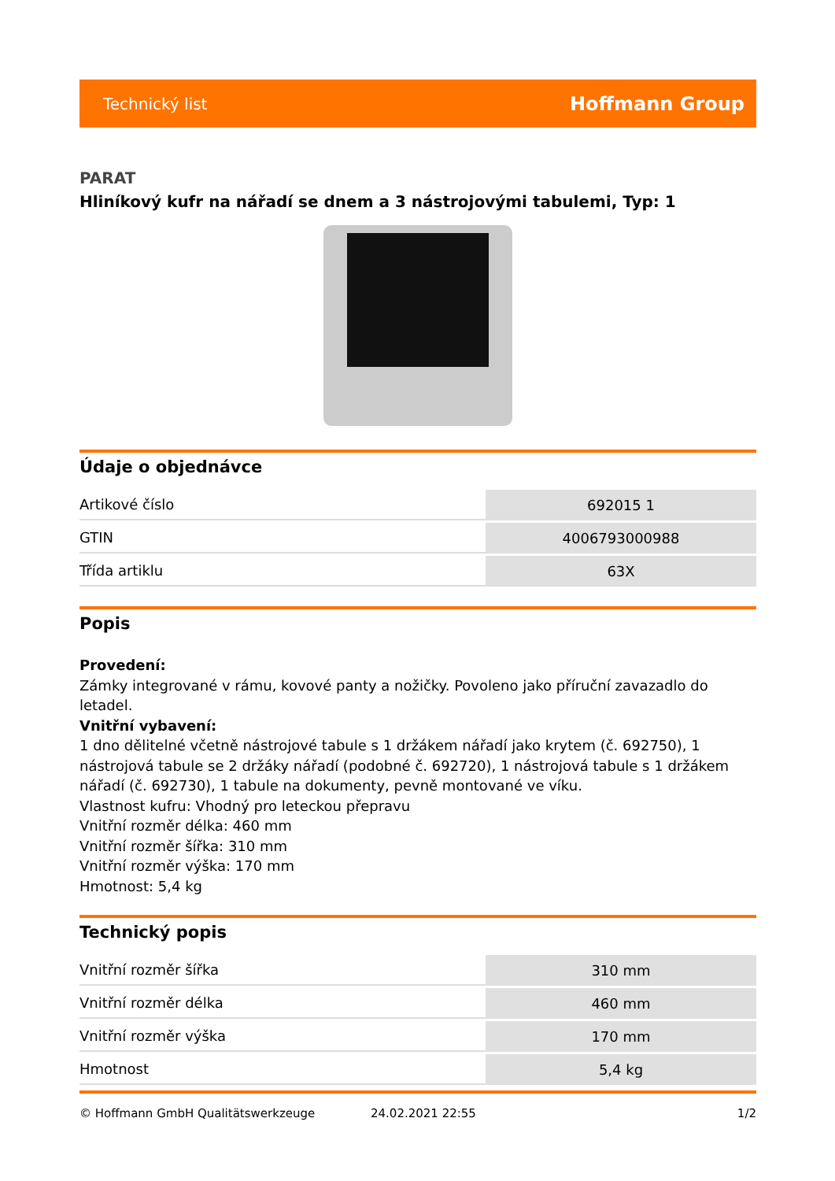Technický list Hoffmann Group
PARAT
Hliníkový kufr na nářadí se dnem a 3 nástrojovými tabulemi, Typ: 1
Údaje o objednávce
| Artikové číslo | 692015 1 |
| GTIN | 4006793000988 |
| Třída artiklu | 63X |
Popis
Provedení:
Zámky integrované v rámu, kovové panty a nožičky. Povoleno jako příruční zavazadlo do letadel.
Vnitřní vybavení:
1 dno dělitelné včetně nástrojové tabule s 1 držákem nářadí jako krytem (č. 692750), 1 nástrojová tabule se 2 držáky nářadí (podobné č. 692720), 1 nástrojová tabule s 1 držákem nářadí (č. 692730), 1 tabule na dokumenty, pevně montované ve víku.
Vlastnost kufru: Vhodný pro leteckou přepravu
Vnitřní rozměr délka: 460 mm
Vnitřní rozměr šířka: 310 mm
Vnitřní rozměr výška: 170 mm
Hmotnost: 5,4 kg
Technický popis
| Vnitřní rozměr šířka | 310 mm |
| Vnitřní rozměr délka | 460 mm |
| Vnitřní rozměr výška | 170 mm |
| Hmotnost | 5,4 kg |
© Hoffmann GmbH Qualitätswerkzeuge 24.02.2021 22:55 1/2